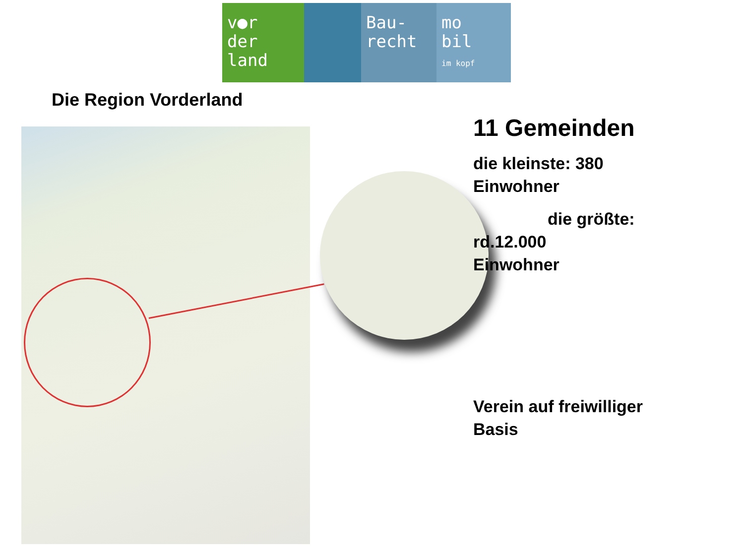v●r
der
land
Bau-
recht
mo
bil
im kopf
Die Region Vorderland
11 Gemeinden
die kleinste: 380 Einwohner
die größte:
rd.12.000
Einwohner
Verein auf freiwilliger Basis